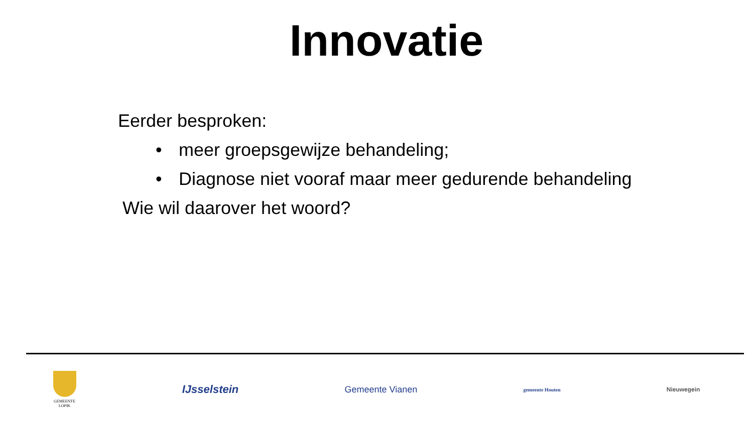Innovatie
Eerder besproken:
• meer groepsgewijze behandeling;
• Diagnose niet vooraf maar meer gedurende behandeling
Wie wil daarover het woord?
GEMEENTE
LOPIK
IJsselstein
Gemeente Vianen
gemeente Houten
Nieuwegein